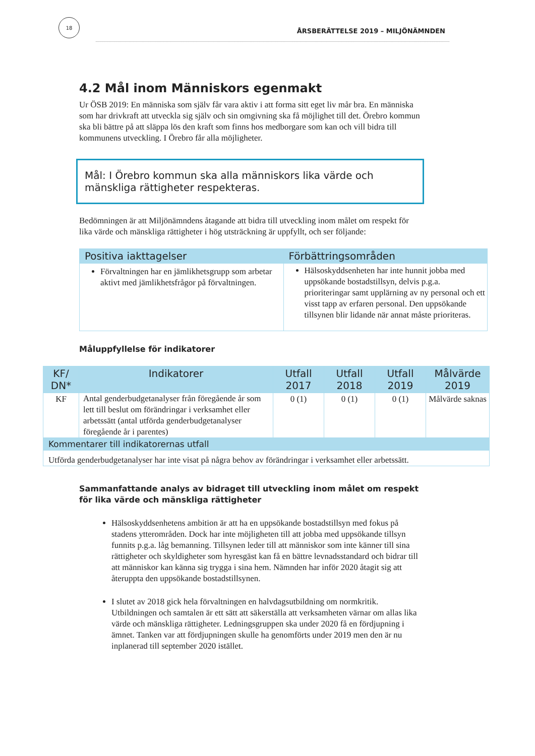18
ÅRSBERÄTTELSE 2019 – MILJÖNÄMNDEN
4.2 Mål inom Människors egenmakt
Ur ÖSB 2019: En människa som själv får vara aktiv i att forma sitt eget liv mår bra. En människa som har drivkraft att utveckla sig själv och sin omgivning ska få möjlighet till det. Örebro kommun ska bli bättre på att släppa lös den kraft som finns hos medborgare som kan och vill bidra till kommunens utveckling. I Örebro får alla möjligheter.
Mål: I Örebro kommun ska alla människors lika värde och mänskliga rättigheter respekteras.
Bedömningen är att Miljönämndens åtagande att bidra till utveckling inom målet om respekt för lika värde och mänskliga rättigheter i hög utsträckning är uppfyllt, och ser följande:
| Positiva iakttagelser | Förbättringsområden |
| --- | --- |
| Förvaltningen har en jämlikhetsgrupp som arbetar aktivt med jämlikhetsfrågor på förvaltningen. | Hälsoskyddsenheten har inte hunnit jobba med uppsökande bostadstillsyn, delvis p.g.a. prioriteringar samt upplärning av ny personal och ett visst tapp av erfaren personal. Den uppsökande tillsynen blir lidande när annat måste prioriteras. |
Måluppfyllelse för indikatorer
| KF/ DN* | Indikatorer | Utfall 2017 | Utfall 2018 | Utfall 2019 | Målvärde 2019 |
| --- | --- | --- | --- | --- | --- |
| KF | Antal genderbudgetanalyser från föregående år som lett till beslut om förändringar i verksamhet eller arbetssätt (antal utförda genderbudgetanalyser föregående år i parentes) | 0 (1) | 0 (1) | 0 (1) | Målvärde saknas |
| Kommentarer till indikatorernas utfall | | | | | |
| Utförda genderbudgetanalyser har inte visat på några behov av förändringar i verksamhet eller arbetssätt. | | | | | |
Sammanfattande analys av bidraget till utveckling inom målet om respekt för lika värde och mänskliga rättigheter
Hälsoskyddsenhetens ambition är att ha en uppsökande bostadstillsyn med fokus på stadens ytterområden. Dock har inte möjligheten till att jobba med uppsökande tillsyn funnits p.g.a. låg bemanning. Tillsynen leder till att människor som inte känner till sina rättigheter och skyldigheter som hyresgäst kan få en bättre levnadsstandard och bidrar till att människor kan känna sig trygga i sina hem. Nämnden har inför 2020 åtagit sig att återuppta den uppsökande bostadstillsynen.
I slutet av 2018 gick hela förvaltningen en halvdagsutbildning om normkritik. Utbildningen och samtalen är ett sätt att säkerställa att verksamheten värnar om allas lika värde och mänskliga rättigheter. Ledningsgruppen ska under 2020 få en fördjupning i ämnet. Tanken var att fördjupningen skulle ha genomförts under 2019 men den är nu inplanerad till september 2020 istället.